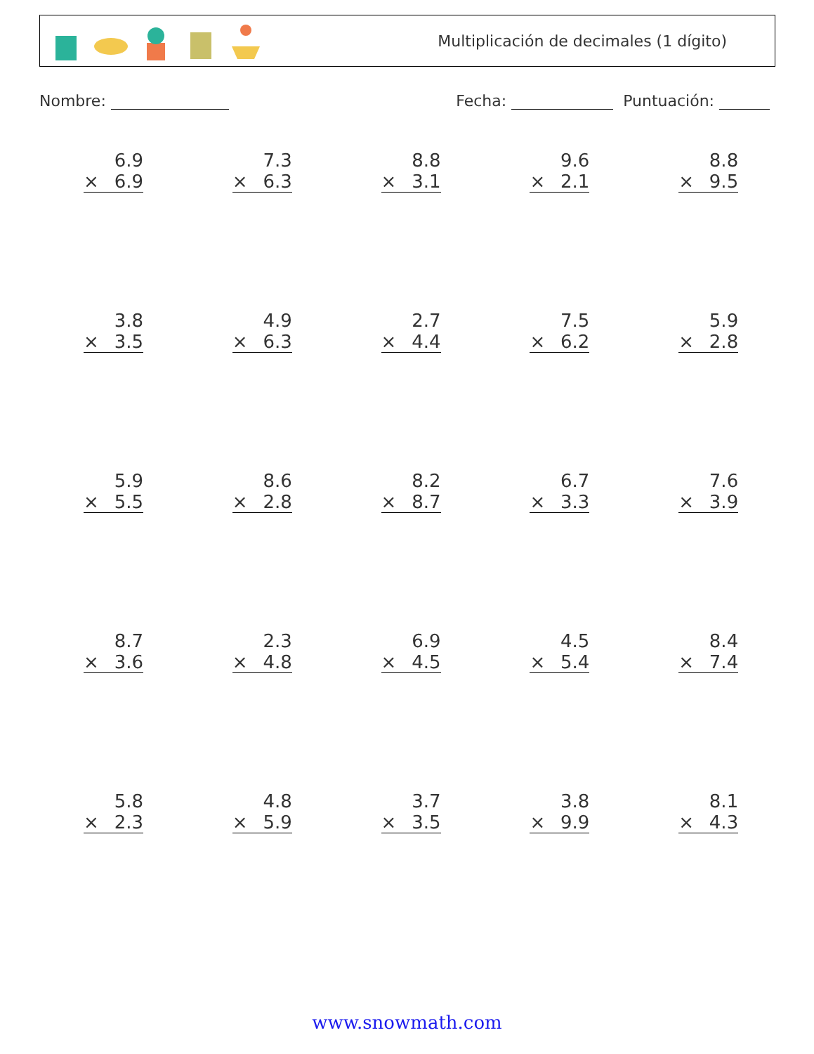Multiplicación de decimales (1 dígito)
Nombre: Fecha: Puntuación:
| 6.9 × 6.9 | 7.3 × 6.3 | 8.8 × 3.1 | 9.6 × 2.1 | 8.8 × 9.5 |
| 3.8 × 3.5 | 4.9 × 6.3 | 2.7 × 4.4 | 7.5 × 6.2 | 5.9 × 2.8 |
| 5.9 × 5.5 | 8.6 × 2.8 | 8.2 × 8.7 | 6.7 × 3.3 | 7.6 × 3.9 |
| 8.7 × 3.6 | 2.3 × 4.8 | 6.9 × 4.5 | 4.5 × 5.4 | 8.4 × 7.4 |
| 5.8 × 2.3 | 4.8 × 5.9 | 3.7 × 3.5 | 3.8 × 9.9 | 8.1 × 4.3 |
www.snowmath.com